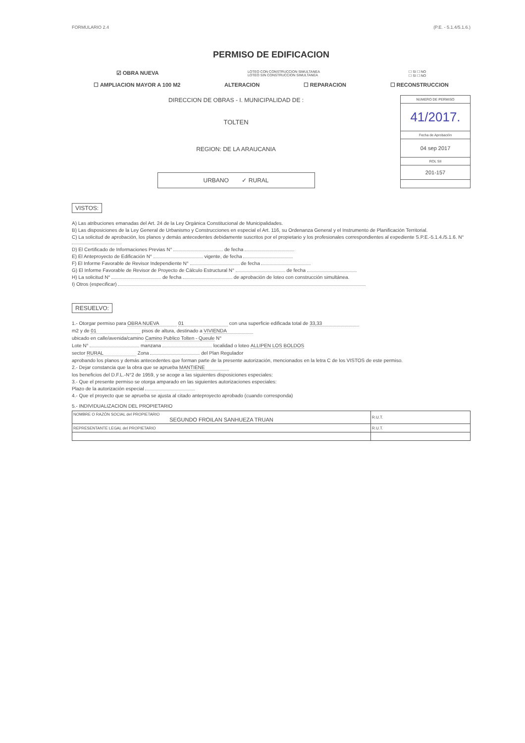FORMULARIO 2.4 (P.E. - 5.1.4/5.1.6.)
PERMISO DE EDIFICACION
☑ OBRA NUEVA LOTEO CON CONSTRUCCION SIMULTANEA
LOTEO SIN CONSTRUCCION SIMULTANEA ☐ SI ☐ NO
☐ SI ☐ NO
☐ AMPLIACION MAYOR A 100 M2 ALTERACION ☐ REPARACION ☐ RECONSTRUCCION
DIRECCION DE OBRAS - I. MUNICIPALIDAD DE :
TOLTEN
REGION: DE LA ARAUCANIA
URBANO ✓ RURAL
NUMERO DE PERMISO
41/2017.
Fecha de Aprobación
04 sep 2017
ROL SII
201-157
VISTOS:
A) Las atribuciones emanadas del Art. 24 de la Ley Orgánica Constitucional de Municipalidades.
B) Las disposiciones de la Ley General de Urbanismo y Construcciones en especial el Art. 116, su Ordenanza General y el Instrumento de Planificación Territorial.
C) La solicitud de aprobación, los planos y demás antecedentes debidamente suscritos por el propietario y los profesionales correspondientes al expediente S.P.E.-5.1.4./5.1.6. N°
D) El Certificado de Informaciones Previas N° de fecha
E) El Anteproyecto de Edificación N° vigente, de fecha
F) El Informe Favorable de Revisor Independiente N° de fecha
G) El Informe Favorable de Revisor de Proyecto de Cálculo Estructural N° de fecha
H) La solicitud N° de fecha de aprobación de loteo con construcción simultánea.
I) Otros (especificar)
RESUELVO:
1.- Otorgar permiso para OBRA NUEVA 01 con una superficie edificada total de 33,33
m2 y de 01 pisos de altura, destinado a VIVIENDA
ubicado en calle/avenida/camino Camino Publico Tolten - Queule N°
Lote N° manzana localidad o loteo ALLIPEN LOS BOLDOS
sector RURAL Zona del Plan Regulador
aprobando los planos y demás antecedentes que forman parte de la presente autorización, mencionados en la letra C de los VISTOS de este permiso.
2.- Dejar constancia que la obra que se aprueba MANTIENE
los beneficios del D.F.L.-N°2 de 1959, y se acoge a las siguientes disposiciones especiales:
3.- Que el presente permiso se otorga amparado en las siguientes autorizaciones especiales:
Plazo de la autorización especial
4.- Que el proyecto que se aprueba se ajusta al citado anteproyecto aprobado (cuando corresponda)
5.- INDIVIDUALIZACION DEL PROPIETARIO
| NOMBRE O RAZÓN SOCIAL del PROPIETARIO SEGUNDO FROILAN SANHUEZA TRUAN | R.U.T. |
| REPRESENTANTE LEGAL del PROPIETARIO | R.U.T. |